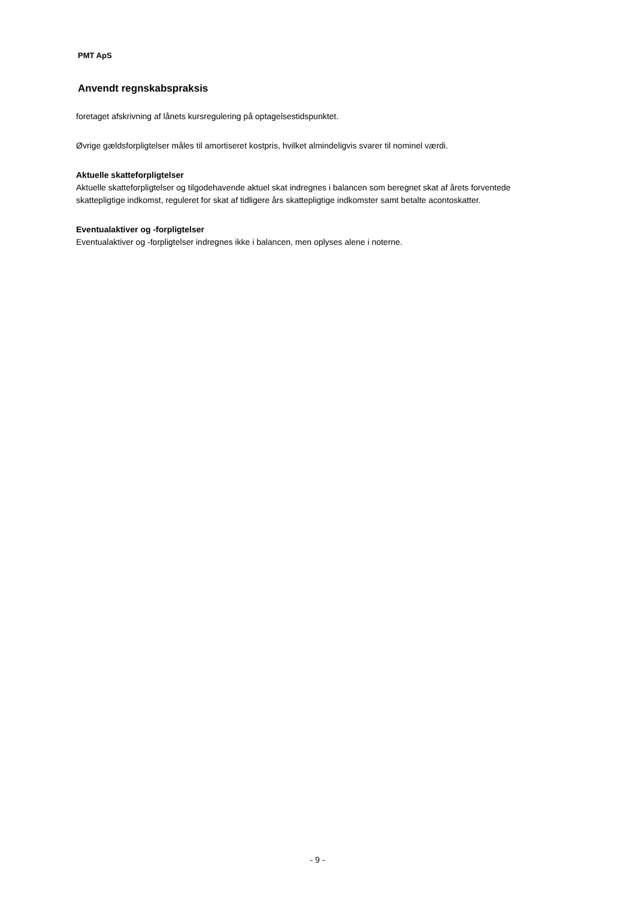PMT ApS
Anvendt regnskabspraksis
foretaget afskrivning af lånets kursregulering på optagelsestidspunktet.
Øvrige gældsforpligtelser måles til amortiseret kostpris, hvilket almindeligvis svarer til nominel værdi.
Aktuelle skatteforpligtelser
Aktuelle skatteforpligtelser og tilgodehavende aktuel skat indregnes i balancen som beregnet skat af årets forventede skattepligtige indkomst, reguleret for skat af tidligere års skattepligtige indkomster samt betalte acontoskatter.
Eventualaktiver og -forpligtelser
Eventualaktiver og -forpligtelser indregnes ikke i balancen, men oplyses alene i noterne.
- 9 -